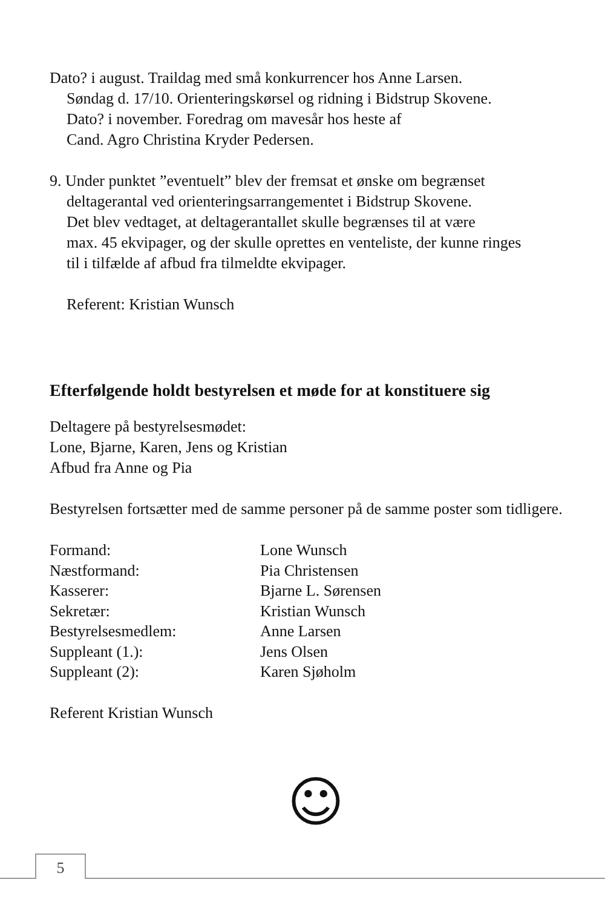Dato? i august. Traildag med små konkurrencer hos Anne Larsen.
Søndag d. 17/10. Orienteringskørsel og ridning i Bidstrup Skovene.
Dato? i november. Foredrag om mavesår hos heste af
Cand. Agro Christina Kryder Pedersen.
9. Under punktet ”eventuelt” blev der fremsat et ønske om begrænset
deltagerantal ved orienteringsarrangementet i Bidstrup Skovene.
Det blev vedtaget, at deltagerantallet skulle begrænses til at være
max. 45 ekvipager, og der skulle oprettes en venteliste, der kunne ringes
til i tilfælde af afbud fra tilmeldte ekvipager.
Referent: Kristian Wunsch
Efterfølgende holdt bestyrelsen et møde for at konstituere sig
Deltagere på bestyrelsesmødet:
Lone, Bjarne, Karen, Jens og Kristian
Afbud fra Anne og Pia
Bestyrelsen fortsætter med de samme personer på de samme poster som tidligere.
| Formand: | Lone Wunsch |
| Næstformand: | Pia Christensen |
| Kasserer: | Bjarne L. Sørensen |
| Sekretær: | Kristian Wunsch |
| Bestyrelsesmedlem: | Anne Larsen |
| Suppleant (1.): | Jens Olsen |
| Suppleant (2): | Karen Sjøholm |
Referent Kristian Wunsch
☺
5